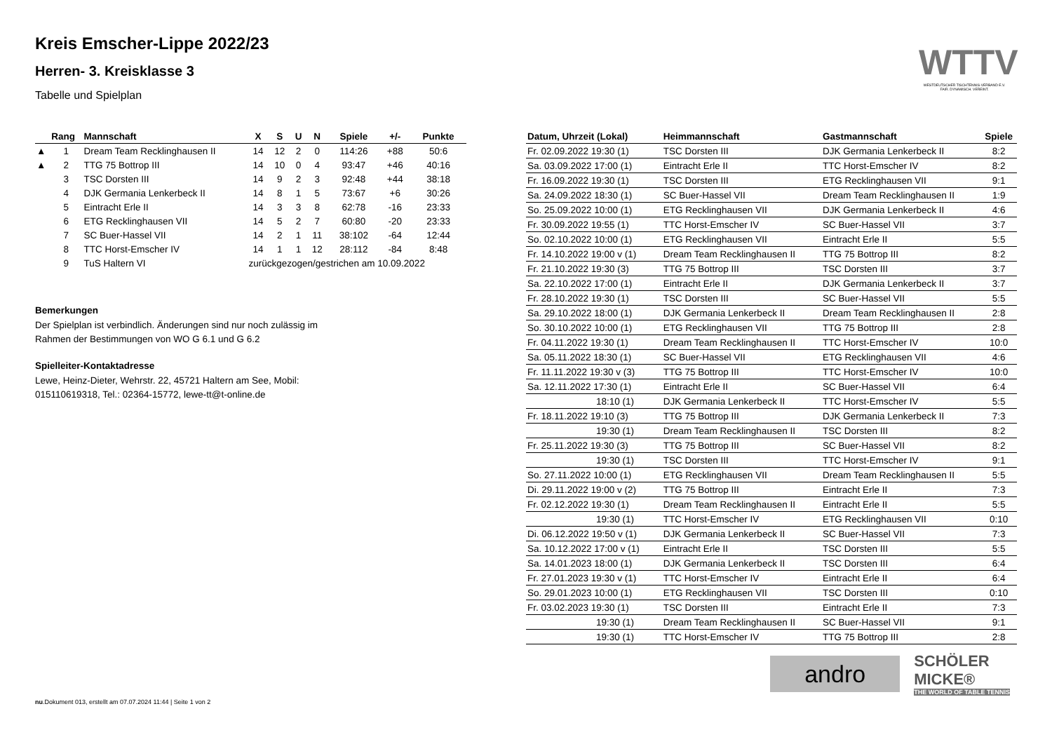Kreis Emscher-Lippe 2022/23
Herren- 3. Kreisklasse 3
Tabelle und Spielplan
| | Rang | Mannschaft | X | S | U | N | Spiele | +/- | Punkte |
| --- | --- | --- | --- | --- | --- | --- | --- | --- | --- |
| ▲ | 1 | Dream Team Recklinghausen II | 14 | 12 | 2 | 0 | 114:26 | +88 | 50:6 |
| ▲ | 2 | TTG 75 Bottrop III | 14 | 10 | 0 | 4 | 93:47 | +46 | 40:16 |
| | 3 | TSC Dorsten III | 14 | 9 | 2 | 3 | 92:48 | +44 | 38:18 |
| | 4 | DJK Germania Lenkerbeck II | 14 | 8 | 1 | 5 | 73:67 | +6 | 30:26 |
| | 5 | Eintracht Erle II | 14 | 3 | 3 | 8 | 62:78 | -16 | 23:33 |
| | 6 | ETG Recklinghausen VII | 14 | 5 | 2 | 7 | 60:80 | -20 | 23:33 |
| | 7 | SC Buer-Hassel VII | 14 | 2 | 1 | 11 | 38:102 | -64 | 12:44 |
| | 8 | TTC Horst-Emscher IV | 14 | 1 | 1 | 12 | 28:112 | -84 | 8:48 |
| | 9 | TuS Haltern VI | zurückgezogen/gestrichen am 10.09.2022 | | | | | | |
Bemerkungen
Der Spielplan ist verbindlich. Änderungen sind nur noch zulässig im
Rahmen der Bestimmungen von WO G 6.1 und G 6.2
Spielleiter-Kontaktadresse
Lewe, Heinz-Dieter, Wehrstr. 22, 45721 Haltern am See, Mobil:
015110619318, Tel.: 02364-15772, lewe-tt@t-online.de
| Datum, Uhrzeit (Lokal) | Heimmannschaft | Gastmannschaft | Spiele |
| --- | --- | --- | --- |
| Fr. 02.09.2022 19:30 (1) | TSC Dorsten III | DJK Germania Lenkerbeck II | 8:2 |
| Sa. 03.09.2022 17:00 (1) | Eintracht Erle II | TTC Horst-Emscher IV | 8:2 |
| Fr. 16.09.2022 19:30 (1) | TSC Dorsten III | ETG Recklinghausen VII | 9:1 |
| Sa. 24.09.2022 18:30 (1) | SC Buer-Hassel VII | Dream Team Recklinghausen II | 1:9 |
| So. 25.09.2022 10:00 (1) | ETG Recklinghausen VII | DJK Germania Lenkerbeck II | 4:6 |
| Fr. 30.09.2022 19:55 (1) | TTC Horst-Emscher IV | SC Buer-Hassel VII | 3:7 |
| So. 02.10.2022 10:00 (1) | ETG Recklinghausen VII | Eintracht Erle II | 5:5 |
| Fr. 14.10.2022 19:00 v (1) | Dream Team Recklinghausen II | TTG 75 Bottrop III | 8:2 |
| Fr. 21.10.2022 19:30 (3) | TTG 75 Bottrop III | TSC Dorsten III | 3:7 |
| Sa. 22.10.2022 17:00 (1) | Eintracht Erle II | DJK Germania Lenkerbeck II | 3:7 |
| Fr. 28.10.2022 19:30 (1) | TSC Dorsten III | SC Buer-Hassel VII | 5:5 |
| Sa. 29.10.2022 18:00 (1) | DJK Germania Lenkerbeck II | Dream Team Recklinghausen II | 2:8 |
| So. 30.10.2022 10:00 (1) | ETG Recklinghausen VII | TTG 75 Bottrop III | 2:8 |
| Fr. 04.11.2022 19:30 (1) | Dream Team Recklinghausen II | TTC Horst-Emscher IV | 10:0 |
| Sa. 05.11.2022 18:30 (1) | SC Buer-Hassel VII | ETG Recklinghausen VII | 4:6 |
| Fr. 11.11.2022 19:30 v (3) | TTG 75 Bottrop III | TTC Horst-Emscher IV | 10:0 |
| Sa. 12.11.2022 17:30 (1) | Eintracht Erle II | SC Buer-Hassel VII | 6:4 |
| 18:10 (1) | DJK Germania Lenkerbeck II | TTC Horst-Emscher IV | 5:5 |
| Fr. 18.11.2022 19:10 (3) | TTG 75 Bottrop III | DJK Germania Lenkerbeck II | 7:3 |
| 19:30 (1) | Dream Team Recklinghausen II | TSC Dorsten III | 8:2 |
| Fr. 25.11.2022 19:30 (3) | TTG 75 Bottrop III | SC Buer-Hassel VII | 8:2 |
| 19:30 (1) | TSC Dorsten III | TTC Horst-Emscher IV | 9:1 |
| So. 27.11.2022 10:00 (1) | ETG Recklinghausen VII | Dream Team Recklinghausen II | 5:5 |
| Di. 29.11.2022 19:00 v (2) | TTG 75 Bottrop III | Eintracht Erle II | 7:3 |
| Fr. 02.12.2022 19:30 (1) | Dream Team Recklinghausen II | Eintracht Erle II | 5:5 |
| 19:30 (1) | TTC Horst-Emscher IV | ETG Recklinghausen VII | 0:10 |
| Di. 06.12.2022 19:50 v (1) | DJK Germania Lenkerbeck II | SC Buer-Hassel VII | 7:3 |
| Sa. 10.12.2022 17:00 v (1) | Eintracht Erle II | TSC Dorsten III | 5:5 |
| Sa. 14.01.2023 18:00 (1) | DJK Germania Lenkerbeck II | TSC Dorsten III | 6:4 |
| Fr. 27.01.2023 19:30 v (1) | TTC Horst-Emscher IV | Eintracht Erle II | 6:4 |
| So. 29.01.2023 10:00 (1) | ETG Recklinghausen VII | TSC Dorsten III | 0:10 |
| Fr. 03.02.2023 19:30 (1) | TSC Dorsten III | Eintracht Erle II | 7:3 |
| 19:30 (1) | Dream Team Recklinghausen II | SC Buer-Hassel VII | 9:1 |
| 19:30 (1) | TTC Horst-Emscher IV | TTG 75 Bottrop III | 2:8 |
WTTV
WESTDEUTSCHER TISCHTENNIS-VERBAND E.V.
FAIR. DYNAMISCH. VEREINT.
andro
SCHÖLER
MICKE®
THE WORLD OF TABLE TENNIS
nu.Dokument 013, erstellt am 07.07.2024 11:44 | Seite 1 von 2